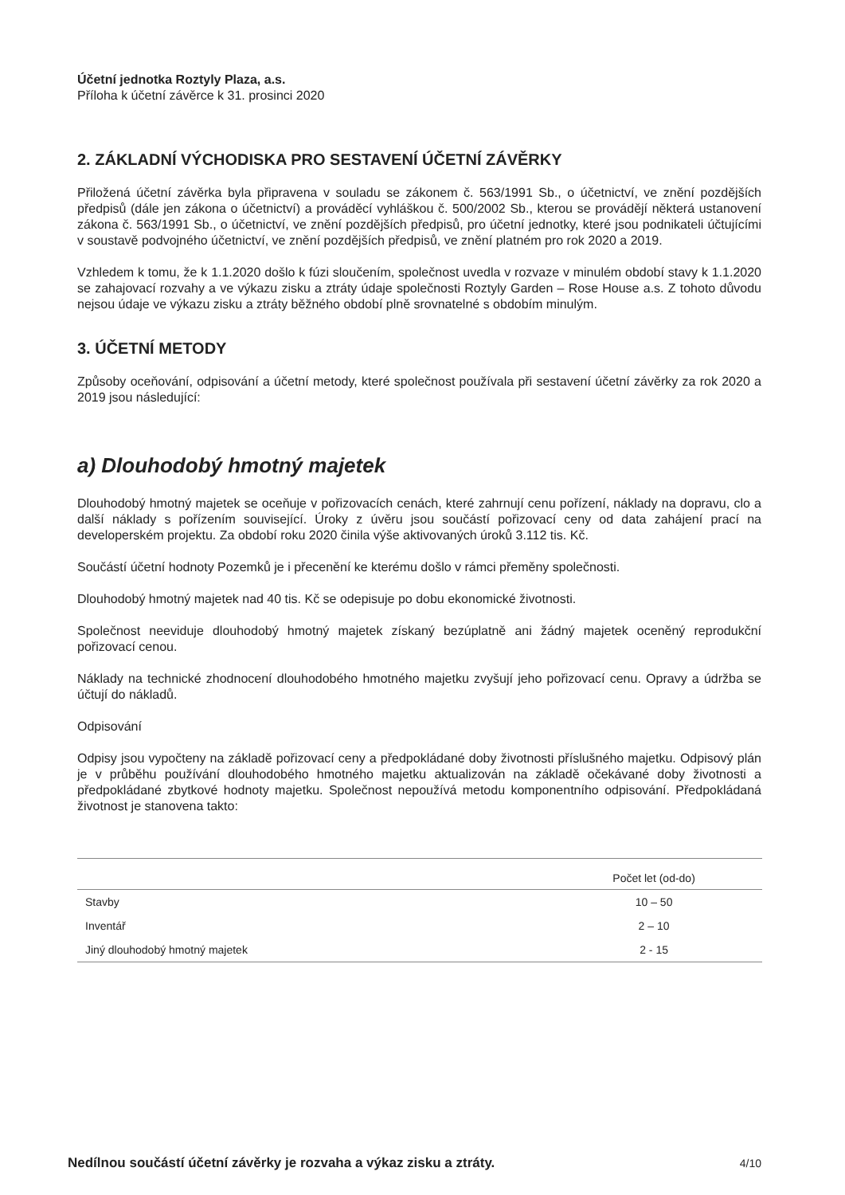Účetní jednotka Roztyly Plaza, a.s.
Příloha k účetní závěrce k 31. prosinci 2020
2. ZÁKLADNÍ VÝCHODISKA PRO SESTAVENÍ ÚČETNÍ ZÁVĚRKY
Přiložená účetní závěrka byla připravena v souladu se zákonem č. 563/1991 Sb., o účetnictví, ve znění pozdějších předpisů (dále jen zákona o účetnictví) a prováděcí vyhláškou č. 500/2002 Sb., kterou se provádějí některá ustanovení zákona č. 563/1991 Sb., o účetnictví, ve znění pozdějších předpisů, pro účetní jednotky, které jsou podnikateli účtujícími v soustavě podvojného účetnictví, ve znění pozdějších předpisů, ve znění platném pro rok 2020 a 2019.
Vzhledem k tomu, že k 1.1.2020 došlo k fúzi sloučením, společnost uvedla v rozvaze v minulém období stavy k 1.1.2020 se zahajovací rozvahy a ve výkazu zisku a ztráty údaje společnosti Roztyly Garden – Rose House a.s. Z tohoto důvodu nejsou údaje ve výkazu zisku a ztráty běžného období plně srovnatelné s obdobím minulým.
3. ÚČETNÍ METODY
Způsoby oceňování, odpisování a účetní metody, které společnost používala při sestavení účetní závěrky za rok 2020 a 2019 jsou následující:
a) Dlouhodobý hmotný majetek
Dlouhodobý hmotný majetek se oceňuje v pořizovacích cenách, které zahrnují cenu pořízení, náklady na dopravu, clo a další náklady s pořízením související. Úroky z úvěru jsou součástí pořizovací ceny od data zahájení prací na developerském projektu. Za období roku 2020 činila výše aktivovaných úroků 3.112 tis. Kč.
Součástí účetní hodnoty Pozemků je i přecenění ke kterému došlo v rámci přeměny společnosti.
Dlouhodobý hmotný majetek nad 40 tis. Kč se odepisuje po dobu ekonomické životnosti.
Společnost neeviduje dlouhodobý hmotný majetek získaný bezúplatně ani žádný majetek oceněný reprodukční pořizovací cenou.
Náklady na technické zhodnocení dlouhodobého hmotného majetku zvyšují jeho pořizovací cenu. Opravy a údržba se účtují do nákladů.
Odpisování
Odpisy jsou vypočteny na základě pořizovací ceny a předpokládané doby životnosti příslušného majetku. Odpisový plán je v průběhu používání dlouhodobého hmotného majetku aktualizován na základě očekávané doby životnosti a předpokládané zbytkové hodnoty majetku. Společnost nepoužívá metodu komponentního odpisování. Předpokládaná životnost je stanovena takto:
| | Počet let (od-do) |
| --- | --- |
| Stavby | 10 – 50 |
| Inventář | 2 – 10 |
| Jiný dlouhodobý hmotný majetek | 2 - 15 |
Nedílnou součástí účetní závěrky je rozvaha a výkaz zisku a ztráty. 4/10